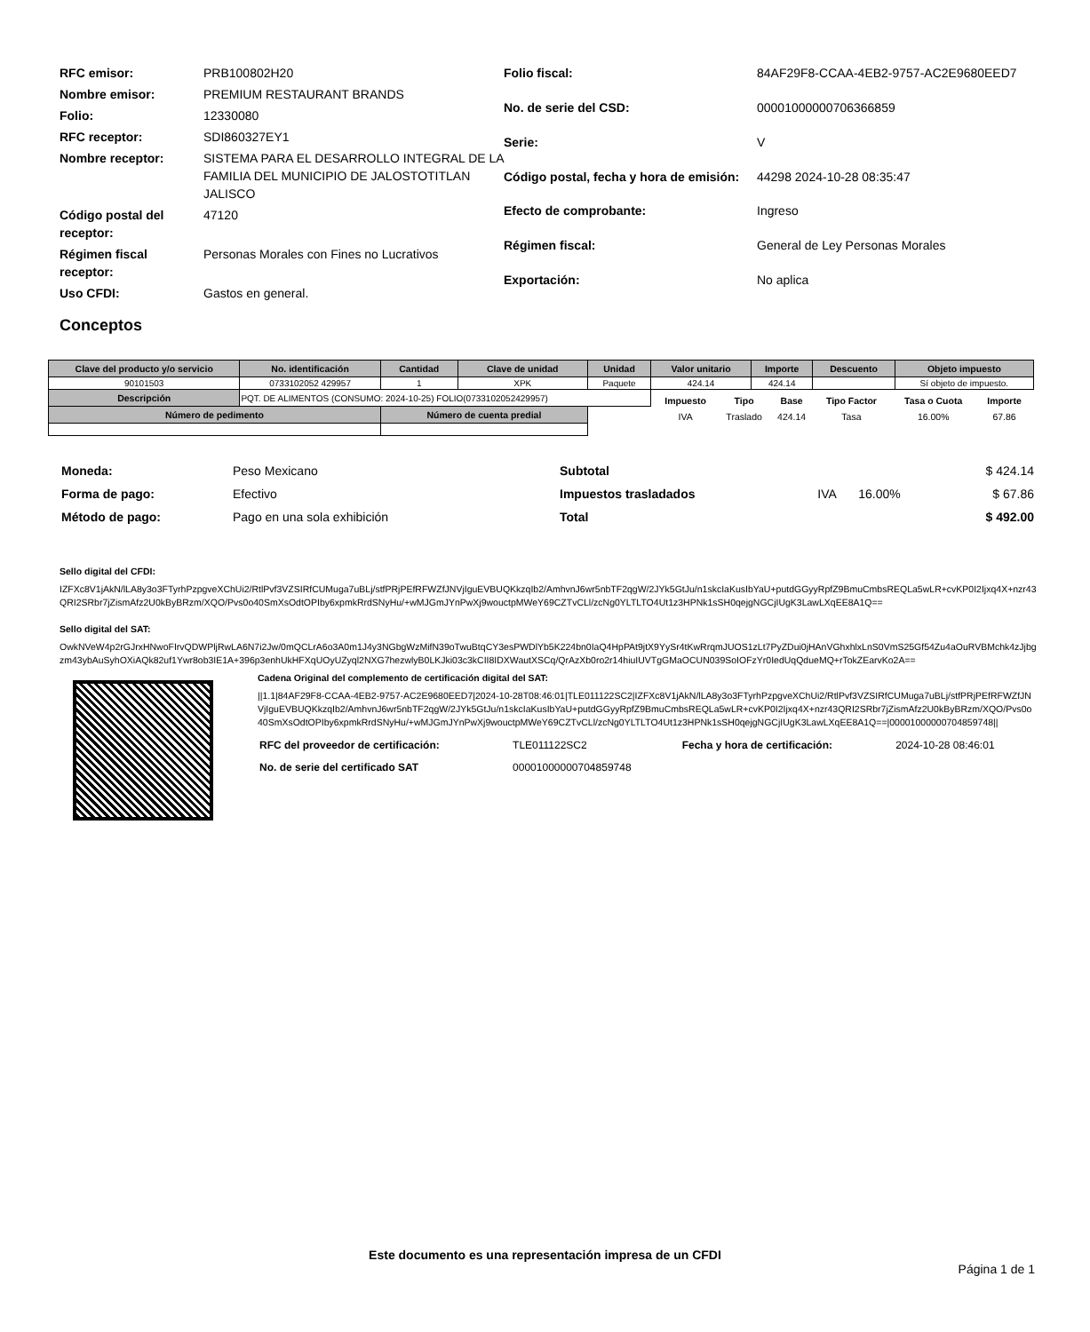| RFC emisor: | PRB100802H20 |
| Nombre emisor: | PREMIUM RESTAURANT BRANDS |
| Folio: | 12330080 |
| RFC receptor: | SDI860327EY1 |
| Nombre receptor: | SISTEMA PARA EL DESARROLLO INTEGRAL DE LA FAMILIA DEL MUNICIPIO DE JALOSTOTITLAN JALISCO |
| Código postal del receptor: | 47120 |
| Régimen fiscal receptor: | Personas Morales con Fines no Lucrativos |
| Uso CFDI: | Gastos en general. |
| Folio fiscal: | 84AF29F8-CCAA-4EB2-9757-AC2E9680EED7 |
| No. de serie del CSD: | 00001000000706366859 |
| Serie: | V |
| Código postal, fecha y hora de emisión: | 44298 2024-10-28 08:35:47 |
| Efecto de comprobante: | Ingreso |
| Régimen fiscal: | General de Ley Personas Morales |
| Exportación: | No aplica |
Conceptos
| Clave del producto y/o servicio | No. identificación | Cantidad | Clave de unidad | Unidad | Valor unitario | Importe | Descuento | Objeto impuesto |
| --- | --- | --- | --- | --- | --- | --- | --- | --- |
| 90101503 | 0733102052 429957 | 1 | XPK | Paquete | 424.14 | 424.14 | | Sí objeto de impuesto. |
| Descripción | PQT. DE ALIMENTOS (CONSUMO: 2024-10-25) FOLIO(0733102052429957) | | | | / Impuesto / Tipo / Base / Tipo Factor / Tasa o Cuota / Importe / / --- / --- / --- / --- / --- / --- / / IVA / Traslado / 424.14 / Tasa / 16.00% / 67.86 / | | | |
| Número de pedimento | | Número de cuenta predial | | | | | | |
| Moneda: | Peso Mexicano |
| Forma de pago: | Efectivo |
| Método de pago: | Pago en una sola exhibición |
| Subtotal | | | $ 424.14 |
| Impuestos trasladados | IVA | 16.00% | $ 67.86 |
| Total | | | $ 492.00 |
Sello digital del CFDI:
IZFXc8V1jAkN/lLA8y3o3FTyrhPzpgveXChUi2/RtlPvf3VZSIRfCUMuga7uBLj/stfPRjPEfRFWZfJNVjIguEVBUQKkzqIb2/AmhvnJ6wr5nbTF2qgW/2JYk5GtJu/n1skcIaKusIbYaU+putdGGyyRpfZ9BmuCmbsREQLa5wLR+cvKP0I2Ijxq4X+nzr43QRI2SRbr7jZismAfz2U0kByBRzm/XQO/Pvs0o40SmXsOdtOPIby6xpmkRrdSNyHu/+wMJGmJYnPwXj9wouctpMWeY69CZTvCLl/zcNg0YLTLTO4Ut1z3HPNk1sSH0qejgNGCjIUgK3LawLXqEE8A1Q==
Sello digital del SAT:
OwkNVeW4p2rGJrxHNwoFIrvQDWPljRwLA6N7i2Jw/0mQCLrA6o3A0m1J4y3NGbgWzMifN39oTwuBtqCY3esPWDlYb5K224bn0IaQ4HpPAt9jtX9YySr4tKwRrqmJUOS1zLt7PyZDui0jHAnVGhxhlxLnS0VmS25Gf54Zu4aOuRVBMchk4zJjbgzm43ybAuSyhOXiAQk82uf1Ywr8ob3IE1A+396p3enhUkHFXqUOyUZyql2NXG7hezwlyB0LKJki03c3kCII8IDXWautXSCq/QrAzXb0ro2r14hiuIUVTgGMaOCUN039SoIOFzYr0IedUqQdueMQ+rTokZEarvKo2A==
Cadena Original del complemento de certificación digital del SAT:
||1.1|84AF29F8-CCAA-4EB2-9757-AC2E9680EED7|2024-10-28T08:46:01|TLE011122SC2|IZFXc8V1jAkN/lLA8y3o3FTyrhPzpgveXChUi2/RtlPvf3VZSIRfCUMuga7uBLj/stfPRjPEfRFWZfJNVjIguEVBUQKkzqIb2/AmhvnJ6wr5nbTF2qgW/2JYk5GtJu/n1skcIaKusIbYaU+putdGGyyRpfZ9BmuCmbsREQLa5wLR+cvKP0I2Ijxq4X+nzr43QRI2SRbr7jZismAfz2U0kByBRzm/XQO/Pvs0o40SmXsOdtOPIby6xpmkRrdSNyHu/+wMJGmJYnPwXj9wouctpMWeY69CZTvCLl/zcNg0YLTLTO4Ut1z3HPNk1sSH0qejgNGCjIUgK3LawLXqEE8A1Q==|00001000000704859748||
| RFC del proveedor de certificación: | TLE011122SC2 | Fecha y hora de certificación: | 2024-10-28 08:46:01 |
| No. de serie del certificado SAT | 00001000000704859748 | | |
Este documento es una representación impresa de un CFDI
Página 1 de 1